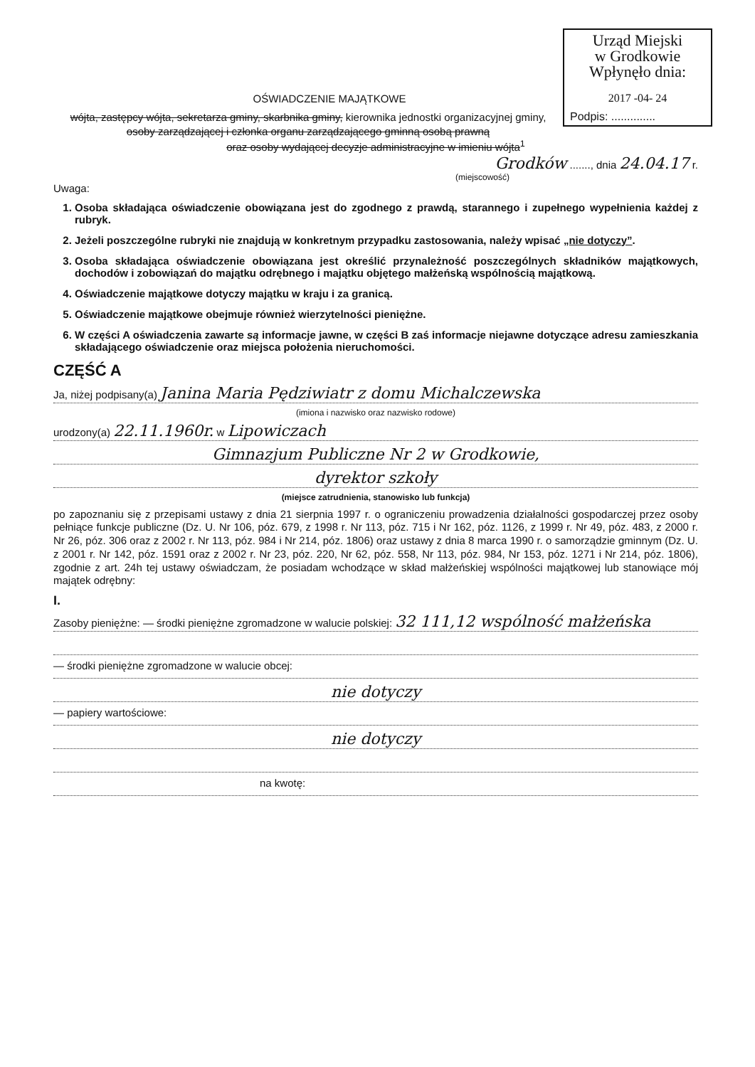Urząd Miejski
w Grodkowie
Wpłynęło dnia:
2017 -04- 24
Podpis: ..............
OŚWIADCZENIE MAJĄTKOWE
wójta, zastępcy wójta, sekretarza gminy, skarbnika gminy, kierownika jednostki organizacyjnej gminy,
osoby zarządzającej i członka organu zarządzającego gminną osobą prawną
oraz osoby wydającej decyzje administracyjne w imieniu wójta<sup>1</sup>
Grodków ......., dnia 24.04.17 r.
(miejscowość)
Uwaga:
1. Osoba składająca oświadczenie obowiązana jest do zgodnego z prawdą, starannego i zupełnego wypełnienia każdej z rubryk.
2. Jeżeli poszczególne rubryki nie znajdują w konkretnym przypadku zastosowania, należy wpisać „nie dotyczy”.
3. Osoba składająca oświadczenie obowiązana jest określić przynależność poszczególnych składników majątkowych, dochodów i zobowiązań do majątku odrębnego i majątku objętego małżeńską wspólnością majątkową.
4. Oświadczenie majątkowe dotyczy majątku w kraju i za granicą.
5. Oświadczenie majątkowe obejmuje również wierzytelności pieniężne.
6. W części A oświadczenia zawarte są informacje jawne, w części B zaś informacje niejawne dotyczące adresu zamieszkania składającego oświadczenie oraz miejsca położenia nieruchomości.
CZĘŚĆ A
Ja, niżej podpisany(a) Janina Maria Pędziwiatr z domu Michalczewska
(imiona i nazwisko oraz nazwisko rodowe)
urodzony(a) 22.11.1960r. w Lipowiczach
Gimnazjum Publiczne Nr 2 w Grodkowie,
dyrektor szkoły
(miejsce zatrudnienia, stanowisko lub funkcja)
po zapoznaniu się z przepisami ustawy z dnia 21 sierpnia 1997 r. o ograniczeniu prowadzenia działalności gospodarczej przez osoby pełniące funkcje publiczne (Dz. U. Nr 106, póz. 679, z 1998 r. Nr 113, póz. 715 i Nr 162, póz. 1126, z 1999 r. Nr 49, póz. 483, z 2000 r. Nr 26, póz. 306 oraz z 2002 r. Nr 113, póz. 984 i Nr 214, póz. 1806) oraz ustawy z dnia 8 marca 1990 r. o samorządzie gminnym (Dz. U. z 2001 r. Nr 142, póz. 1591 oraz z 2002 r. Nr 23, póz. 220, Nr 62, póz. 558, Nr 113, póz. 984, Nr 153, póz. 1271 i Nr 214, póz. 1806), zgodnie z art. 24h tej ustawy oświadczam, że posiadam wchodzące w skład małżeńskiej wspólności majątkowej lub stanowiące mój majątek odrębny:
I.
Zasoby pieniężne: — środki pieniężne zgromadzone w walucie polskiej: 32 111,12 wspólność małżeńska
— środki pieniężne zgromadzone w walucie obcej:
nie dotyczy
— papiery wartościowe:
nie dotyczy
na kwotę: